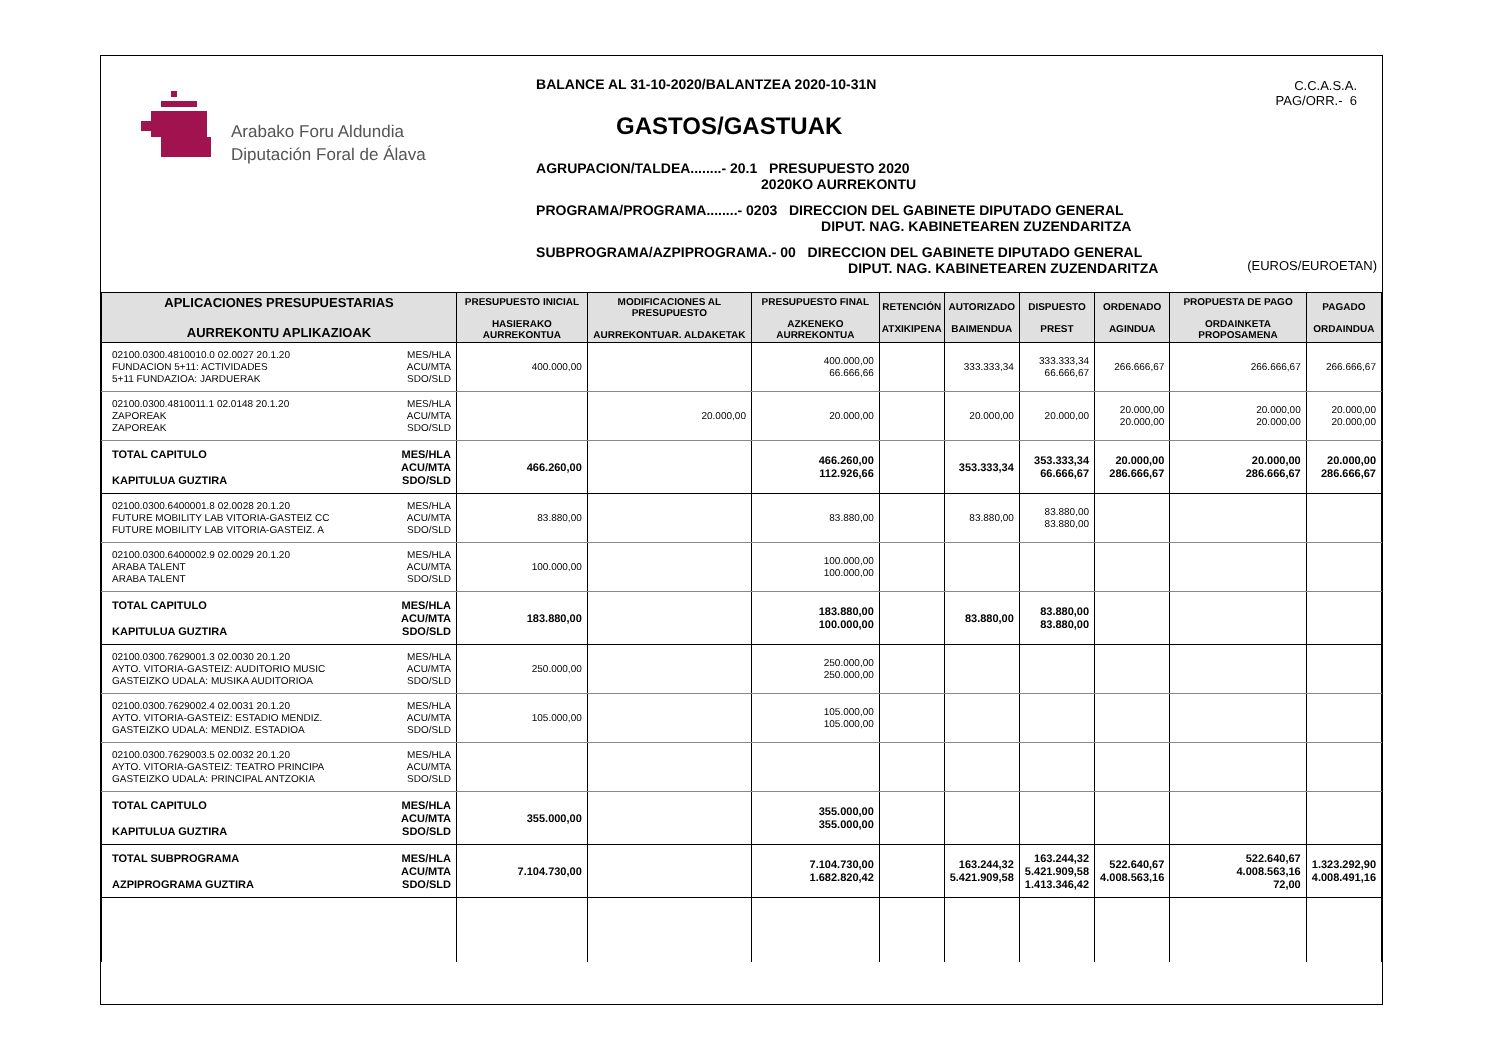Arabako Foru Aldundia
Diputación Foral de Álava
BALANCE AL 31-10-2020/BALANTZEA 2020-10-31N
GASTOS/GASTUAK
AGRUPACION/TALDEA........- 20.1 PRESUPUESTO 2020
2020KO AURREKONTU
PROGRAMA/PROGRAMA........- 0203 DIRECCION DEL GABINETE DIPUTADO GENERAL
DIPUT. NAG. KABINETEAREN ZUZENDARITZA
SUBPROGRAMA/AZPIPROGRAMA.- 00 DIRECCION DEL GABINETE DIPUTADO GENERAL
DIPUT. NAG. KABINETEAREN ZUZENDARITZA
C.C.A.S.A.
PAG/ORR.- 6
(EUROS/EUROETAN)
| APLICACIONES PRESUPUESTARIAS AURREKONTU APLIKAZIOAK | PRESUPUESTO INICIAL HASIERAKO AURREKONTUA | MODIFICACIONES AL PRESUPUESTO AURREKONTUAR. ALDAKETAK | PRESUPUESTO FINAL AZKENEKO AURREKONTUA | RETENCIÓN ATXIKIPENA | AUTORIZADO BAIMENDUA | DISPUESTO PREST | ORDENADO AGINDUA | PROPUESTA DE PAGO ORDAINKETA PROPOSAMENA | PAGADO ORDAINDUA |
| --- | --- | --- | --- | --- | --- | --- | --- | --- | --- |
| 02100.0300.4810010.0 02.0027 20.1.20 FUNDACION 5+11: ACTIVIDADES 5+11 FUNDAZIOA: JARDUERAK MES/HLA ACU/MTA SDO/SLD | 400.000,00 | | 400.000,00 66.666,66 | | 333.333,34 | 333.333,34 66.666,67 | 266.666,67 | 266.666,67 | 266.666,67 |
| 02100.0300.4810011.1 02.0148 20.1.20 ZAPOREAK ZAPOREAK MES/HLA ACU/MTA SDO/SLD | | 20.000,00 | 20.000,00 | | 20.000,00 | 20.000,00 | 20.000,00 20.000,00 | 20.000,00 20.000,00 | 20.000,00 20.000,00 |
| TOTAL CAPITULO KAPITULUA GUZTIRA MES/HLA ACU/MTA SDO/SLD | 466.260,00 | | 466.260,00 112.926,66 | | 353.333,34 | 353.333,34 66.666,67 | 20.000,00 286.666,67 | 20.000,00 286.666,67 | 20.000,00 286.666,67 |
| 02100.0300.6400001.8 02.0028 20.1.20 FUTURE MOBILITY LAB VITORIA-GASTEIZ CC FUTURE MOBILITY LAB VITORIA-GASTEIZ. A MES/HLA ACU/MTA SDO/SLD | 83.880,00 | | 83.880,00 | | 83.880,00 | 83.880,00 83.880,00 | | | |
| 02100.0300.6400002.9 02.0029 20.1.20 ARABA TALENT ARABA TALENT MES/HLA ACU/MTA SDO/SLD | 100.000,00 | | 100.000,00 100.000,00 | | | | | | |
| TOTAL CAPITULO KAPITULUA GUZTIRA MES/HLA ACU/MTA SDO/SLD | 183.880,00 | | 183.880,00 100.000,00 | | 83.880,00 | 83.880,00 83.880,00 | | | |
| 02100.0300.7629001.3 02.0030 20.1.20 AYTO. VITORIA-GASTEIZ: AUDITORIO MUSIC GASTEIZKO UDALA: MUSIKA AUDITORIOA MES/HLA ACU/MTA SDO/SLD | 250.000,00 | | 250.000,00 250.000,00 | | | | | | |
| 02100.0300.7629002.4 02.0031 20.1.20 AYTO. VITORIA-GASTEIZ: ESTADIO MENDIZ. GASTEIZKO UDALA: MENDIZ. ESTADIOA MES/HLA ACU/MTA SDO/SLD | 105.000,00 | | 105.000,00 105.000,00 | | | | | | |
| 02100.0300.7629003.5 02.0032 20.1.20 AYTO. VITORIA-GASTEIZ: TEATRO PRINCIPA GASTEIZKO UDALA: PRINCIPAL ANTZOKIA MES/HLA ACU/MTA SDO/SLD | | | | | | | | | |
| TOTAL CAPITULO KAPITULUA GUZTIRA MES/HLA ACU/MTA SDO/SLD | 355.000,00 | | 355.000,00 355.000,00 | | | | | | |
| TOTAL SUBPROGRAMA AZPIPROGRAMA GUZTIRA MES/HLA ACU/MTA SDO/SLD | 7.104.730,00 | | 7.104.730,00 1.682.820,42 | | 163.244,32 5.421.909,58 | 163.244,32 5.421.909,58 1.413.346,42 | 522.640,67 4.008.563,16 | 522.640,67 4.008.563,16 72,00 | 1.323.292,90 4.008.491,16 |